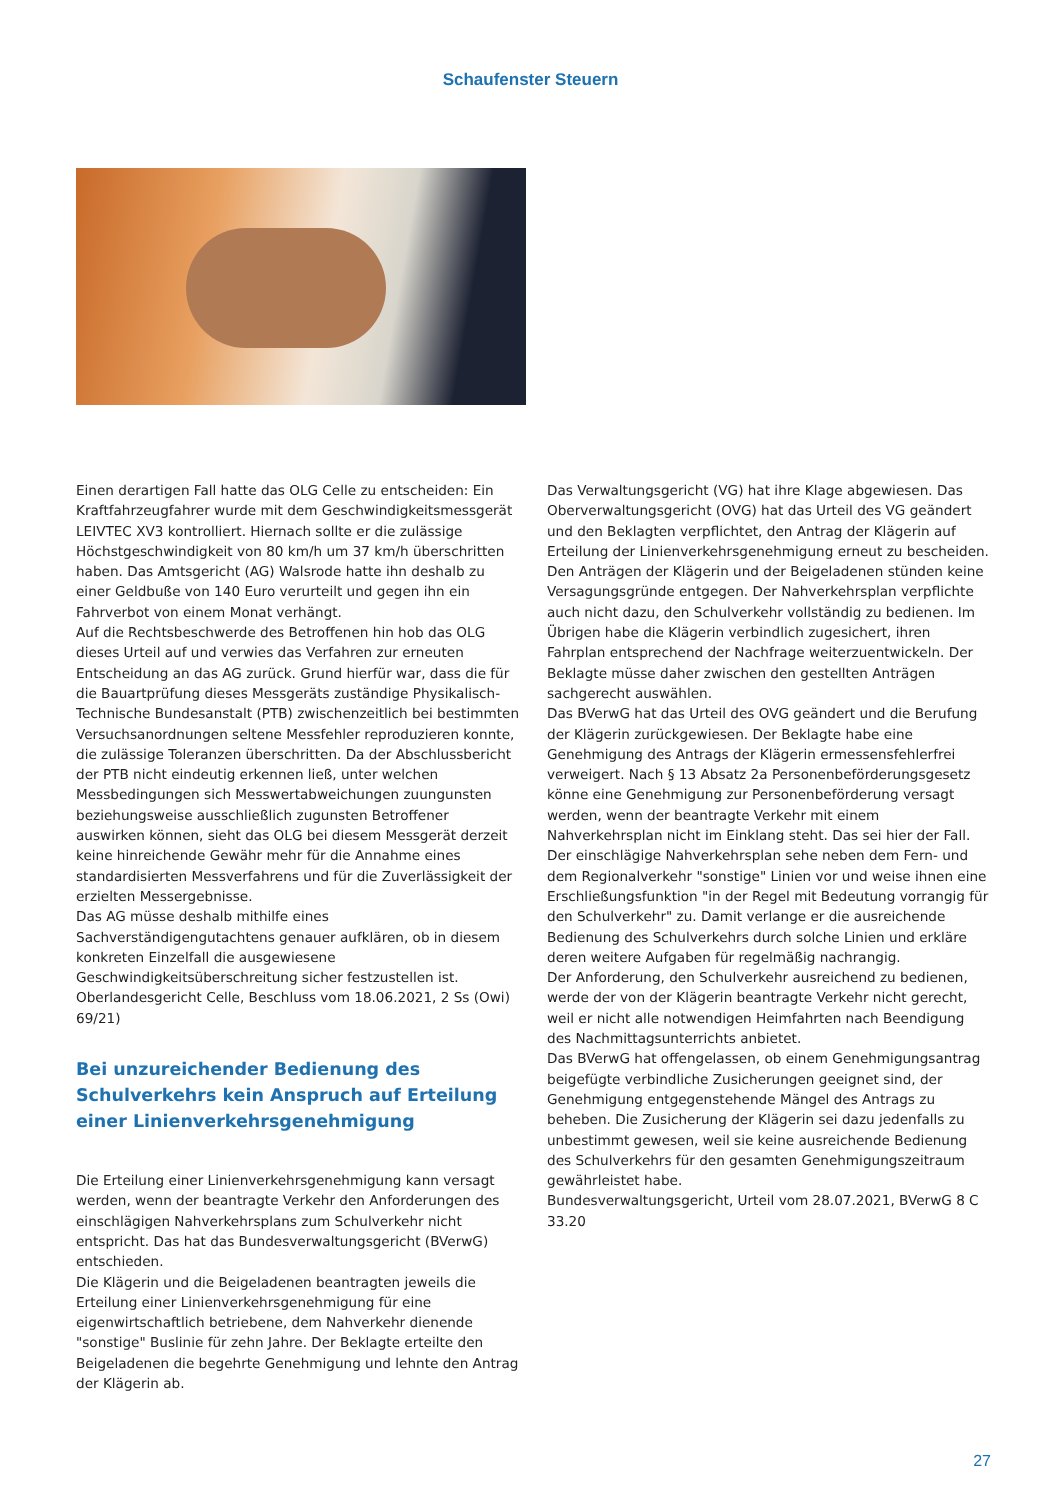Schaufenster Steuern
Einen derartigen Fall hatte das OLG Celle zu entscheiden: Ein Kraftfahrzeugfahrer wurde mit dem Geschwindigkeitsmessgerät LEIVTEC XV3 kontrolliert. Hiernach sollte er die zulässige Höchstgeschwindigkeit von 80 km/h um 37 km/h überschritten haben. Das Amtsgericht (AG) Walsrode hatte ihn deshalb zu einer Geldbuße von 140 Euro verurteilt und gegen ihn ein Fahrverbot von einem Monat verhängt.
Auf die Rechtsbeschwerde des Betroffenen hin hob das OLG dieses Urteil auf und verwies das Verfahren zur erneuten Entscheidung an das AG zurück. Grund hierfür war, dass die für die Bauartprüfung dieses Messgeräts zuständige Physikalisch-Technische Bundesanstalt (PTB) zwischenzeitlich bei bestimmten Versuchsanordnungen seltene Messfehler reproduzieren konnte, die zulässige Toleranzen überschritten. Da der Abschlussbericht der PTB nicht eindeutig erkennen ließ, unter welchen Messbedingungen sich Messwertabweichungen zuungunsten beziehungsweise ausschließlich zugunsten Betroffener auswirken können, sieht das OLG bei diesem Messgerät derzeit keine hinreichende Gewähr mehr für die Annahme eines standardisierten Messverfahrens und für die Zuverlässigkeit der erzielten Messergebnisse.
Das AG müsse deshalb mithilfe eines Sachverständigengutachtens genauer aufklären, ob in diesem konkreten Einzelfall die ausgewiesene Geschwindigkeitsüberschreitung sicher festzustellen ist.
Oberlandesgericht Celle, Beschluss vom 18.06.2021, 2 Ss (Owi) 69/21)
Bei unzureichender Bedienung des Schulverkehrs kein Anspruch auf Erteilung einer Linienverkehrsgenehmigung
Die Erteilung einer Linienverkehrsgenehmigung kann versagt werden, wenn der beantragte Verkehr den Anforderungen des einschlägigen Nahverkehrsplans zum Schulverkehr nicht entspricht. Das hat das Bundesverwaltungsgericht (BVerwG) entschieden.
Die Klägerin und die Beigeladenen beantragten jeweils die Erteilung einer Linienverkehrsgenehmigung für eine eigenwirtschaftlich betriebene, dem Nahverkehr dienende "sonstige" Buslinie für zehn Jahre. Der Beklagte erteilte den Beigeladenen die begehrte Genehmigung und lehnte den Antrag der Klägerin ab.
Das Verwaltungsgericht (VG) hat ihre Klage abgewiesen. Das Oberverwaltungsgericht (OVG) hat das Urteil des VG geändert und den Beklagten verpflichtet, den Antrag der Klägerin auf Erteilung der Linienverkehrsgenehmigung erneut zu bescheiden. Den Anträgen der Klägerin und der Beigeladenen stünden keine Versagungsgründe entgegen. Der Nahverkehrsplan verpflichte auch nicht dazu, den Schulverkehr vollständig zu bedienen. Im Übrigen habe die Klägerin verbindlich zugesichert, ihren Fahrplan entsprechend der Nachfrage weiterzuentwickeln. Der Beklagte müsse daher zwischen den gestellten Anträgen sachgerecht auswählen.
Das BVerwG hat das Urteil des OVG geändert und die Berufung der Klägerin zurückgewiesen. Der Beklagte habe eine Genehmigung des Antrags der Klägerin ermessensfehlerfrei verweigert. Nach § 13 Absatz 2a Personenbeförderungsgesetz könne eine Genehmigung zur Personenbeförderung versagt werden, wenn der beantragte Verkehr mit einem Nahverkehrsplan nicht im Einklang steht. Das sei hier der Fall. Der einschlägige Nahverkehrsplan sehe neben dem Fern- und dem Regionalverkehr "sonstige" Linien vor und weise ihnen eine Erschließungsfunktion "in der Regel mit Bedeutung vorrangig für den Schulverkehr" zu. Damit verlange er die ausreichende Bedienung des Schulverkehrs durch solche Linien und erkläre deren weitere Aufgaben für regelmäßig nachrangig.
Der Anforderung, den Schulverkehr ausreichend zu bedienen, werde der von der Klägerin beantragte Verkehr nicht gerecht, weil er nicht alle notwendigen Heimfahrten nach Beendigung des Nachmittagsunterrichts anbietet.
Das BVerwG hat offengelassen, ob einem Genehmigungsantrag beigefügte verbindliche Zusicherungen geeignet sind, der Genehmigung entgegenstehende Mängel des Antrags zu beheben. Die Zusicherung der Klägerin sei dazu jedenfalls zu unbestimmt gewesen, weil sie keine ausreichende Bedienung des Schulverkehrs für den gesamten Genehmigungszeitraum gewährleistet habe.
Bundesverwaltungsgericht, Urteil vom 28.07.2021, BVerwG 8 C 33.20
27